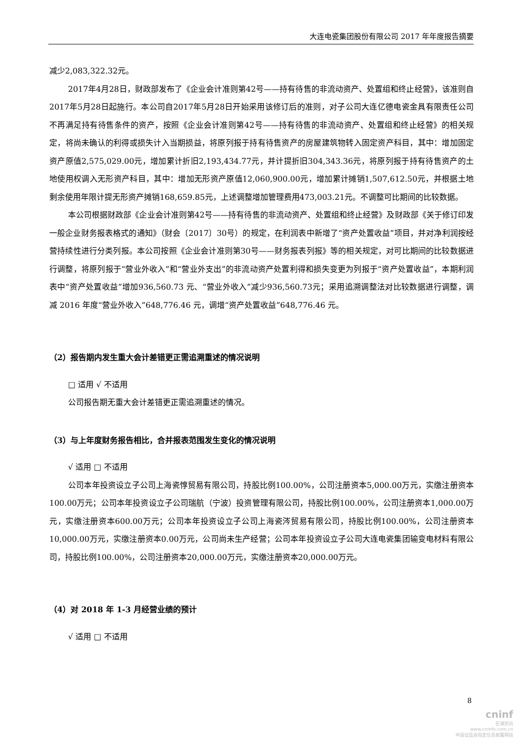大连电瓷集团股份有限公司 2017 年年度报告摘要
减少2,083,322.32元。
2017年4月28日，财政部发布了《企业会计准则第42号——持有待售的非流动资产、处置组和终止经营》，该准则自2017年5月28日起施行。本公司自2017年5月28日开始采用该修订后的准则，对子公司大连亿德电瓷金具有限责任公司不再满足持有待售条件的资产，按照《企业会计准则第42号——持有待售的非流动资产、处置组和终止经营》的相关规定，将尚未确认的利得或损失计入当期损益，将原列报于持有待售资产的房屋建筑物转入固定资产科目，其中：增加固定资产原值2,575,029.00元，增加累计折旧2,193,434.77元，并计提折旧304,343.36元，将原列报于持有待售资产的土地使用权调入无形资产科目，其中：增加无形资产原值12,060,900.00元，增加累计摊销1,507,612.50元，并根据土地剩余使用年限计提无形资产摊销168,659.85元，上述调整增加管理费用473,003.21元。不调整可比期间的比较数据。
本公司根据财政部《企业会计准则第42号——持有待售的非流动资产、处置组和终止经营》及财政部《关于修订印发一般企业财务报表格式的通知》（财会〔2017〕30号）的规定，在利润表中新增了“资产处置收益”项目，并对净利润按经营持续性进行分类列报。本公司按照《企业会计准则第30号——财务报表列报》等的相关规定，对可比期间的比较数据进行调整，将原列报于“营业外收入”和“营业外支出”的非流动资产处置利得和损失变更为列报于“资产处置收益”，本期利润表中“资产处置收益”增加936,560.73 元、“营业外收入”减少936,560.73元；采用追溯调整法对比较数据进行调整，调减 2016 年度“营业外收入”648,776.46 元，调增“资产处置收益”648,776.46 元。
（2）报告期内发生重大会计差错更正需追溯重述的情况说明
□ 适用 √ 不适用
公司报告期无重大会计差错更正需追溯重述的情况。
（3）与上年度财务报告相比，合并报表范围发生变化的情况说明
√ 适用 □ 不适用
公司本年投资设立子公司上海瓷惇贸易有限公司，持股比例100.00%，公司注册资本5,000.00万元，实缴注册资本100.00万元；公司本年投资设立子公司瑞航（宁波）投资管理有限公司，持股比例100.00%，公司注册资本1,000.00万元，实缴注册资本600.00万元；公司本年投资设立子公司上海瓷涔贸易有限公司，持股比例100.00%，公司注册资本10,000.00万元，实缴注册资本0.00万元，公司尚未生产经营；公司本年投资设立子公司大连电瓷集团输变电材料有限公司，持股比例100.00%，公司注册资本20,000.00万元，实缴注册资本20,000.00万元。
（4）对 2018 年 1-3 月经营业绩的预计
√ 适用 □ 不适用
8
cninf
巨潮资讯
www.cninfo.com.cn
中国证监会指定信息披露网站